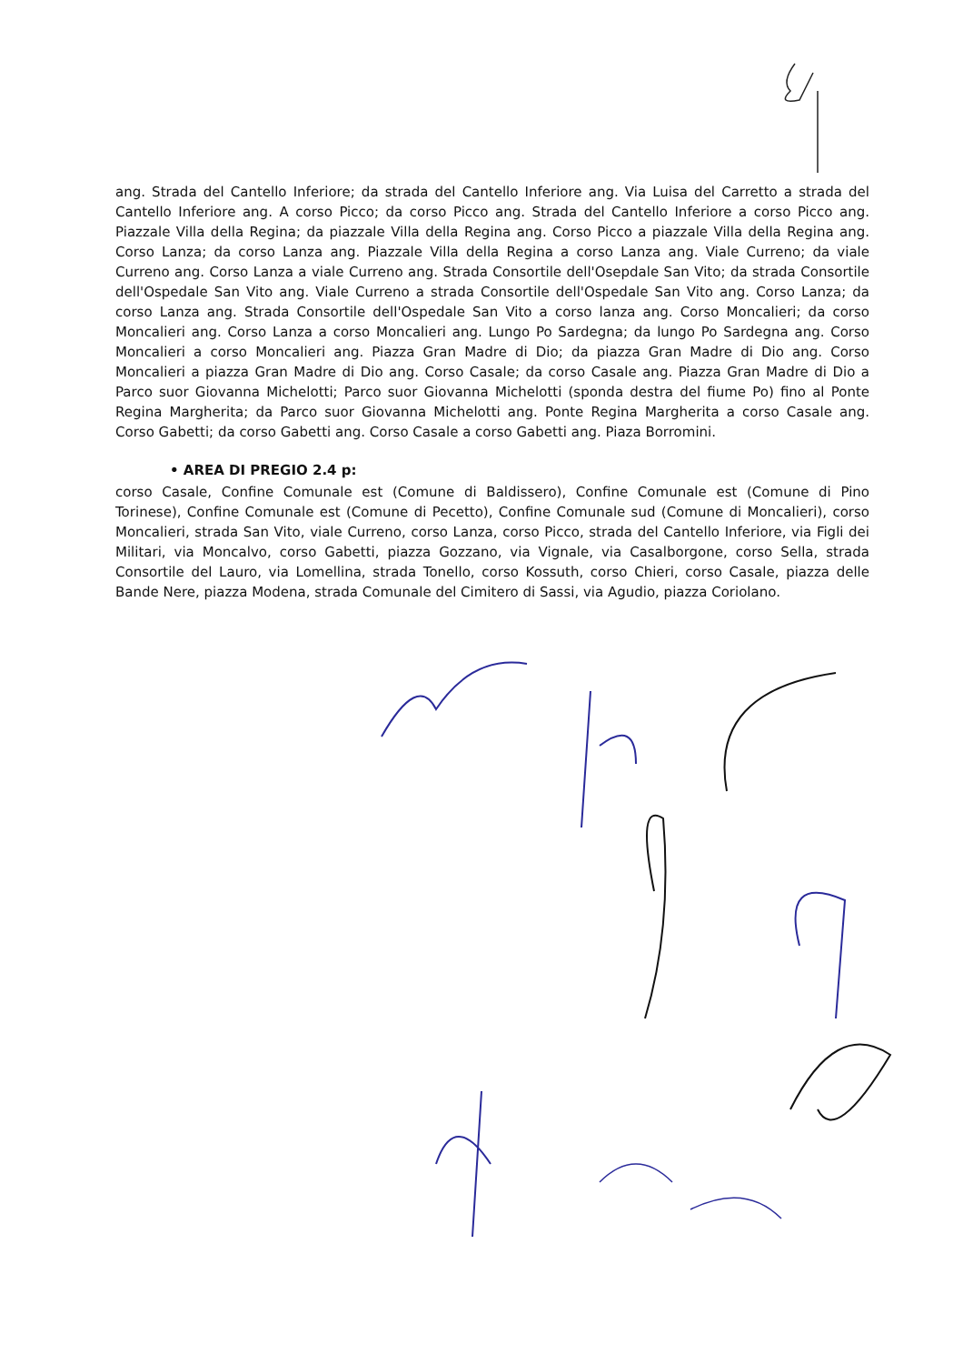ang. Strada del Cantello Inferiore; da strada del Cantello Inferiore ang. Via Luisa del Carretto a strada del Cantello Inferiore ang. A corso Picco; da corso Picco ang. Strada del Cantello Inferiore a corso Picco ang. Piazzale Villa della Regina; da piazzale Villa della Regina ang. Corso Picco a piazzale Villa della Regina ang. Corso Lanza; da corso Lanza ang. Piazzale Villa della Regina a corso Lanza ang. Viale Curreno; da viale Curreno ang. Corso Lanza a viale Curreno ang. Strada Consortile dell'Osepdale San Vito; da strada Consortile dell'Ospedale San Vito ang. Viale Curreno a strada Consortile dell'Ospedale San Vito ang. Corso Lanza; da corso Lanza ang. Strada Consortile dell'Ospedale San Vito a corso lanza ang. Corso Moncalieri; da corso Moncalieri ang. Corso Lanza a corso Moncalieri ang. Lungo Po Sardegna; da lungo Po Sardegna ang. Corso Moncalieri a corso Moncalieri ang. Piazza Gran Madre di Dio; da piazza Gran Madre di Dio ang. Corso Moncalieri a piazza Gran Madre di Dio ang. Corso Casale; da corso Casale ang. Piazza Gran Madre di Dio a Parco suor Giovanna Michelotti; Parco suor Giovanna Michelotti (sponda destra del fiume Po) fino al Ponte Regina Margherita; da Parco suor Giovanna Michelotti ang. Ponte Regina Margherita a corso Casale ang. Corso Gabetti; da corso Gabetti ang. Corso Casale a corso Gabetti ang. Piaza Borromini.
• AREA DI PREGIO 2.4 p:
corso Casale, Confine Comunale est (Comune di Baldissero), Confine Comunale est (Comune di Pino Torinese), Confine Comunale est (Comune di Pecetto), Confine Comunale sud (Comune di Moncalieri), corso Moncalieri, strada San Vito, viale Curreno, corso Lanza, corso Picco, strada del Cantello Inferiore, via Figli dei Militari, via Moncalvo, corso Gabetti, piazza Gozzano, via Vignale, via Casalborgone, corso Sella, strada Consortile del Lauro, via Lomellina, strada Tonello, corso Kossuth, corso Chieri, corso Casale, piazza delle Bande Nere, piazza Modena, strada Comunale del Cimitero di Sassi, via Agudio, piazza Coriolano.